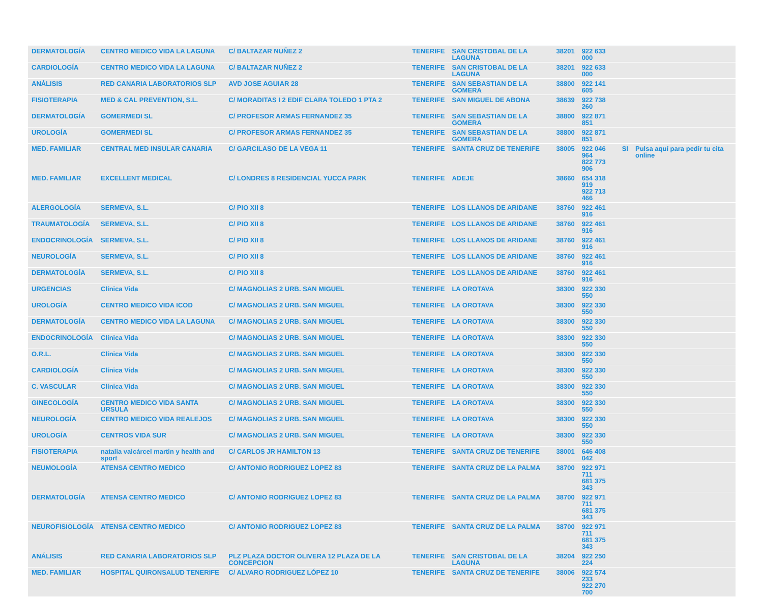| DERMATOLOGÍA | CENTRO MEDICO VIDA LA LAGUNA | C/ BALTAZAR NUÑEZ 2 | TENERIFE | SAN CRISTOBAL DE LA LAGUNA | 38201 | 922 633 000 | | |
| CARDIOLOGÍA | CENTRO MEDICO VIDA LA LAGUNA | C/ BALTAZAR NUÑEZ 2 | TENERIFE | SAN CRISTOBAL DE LA LAGUNA | 38201 | 922 633 000 | | |
| ANÁLISIS | RED CANARIA LABORATORIOS SLP | AVD JOSE AGUIAR 28 | TENERIFE | SAN SEBASTIAN DE LA GOMERA | 38800 | 922 141 605 | | |
| FISIOTERAPIA | MED & CAL PREVENTION, S.L. | C/ MORADITAS I 2 EDIF CLARA TOLEDO 1 PTA 2 | TENERIFE | SAN MIGUEL DE ABONA | 38639 | 922 738 260 | | |
| DERMATOLOGÍA | GOMERMEDI SL | C/ PROFESOR ARMAS FERNANDEZ 35 | TENERIFE | SAN SEBASTIAN DE LA GOMERA | 38800 | 922 871 851 | | |
| UROLOGÍA | GOMERMEDI SL | C/ PROFESOR ARMAS FERNANDEZ 35 | TENERIFE | SAN SEBASTIAN DE LA GOMERA | 38800 | 922 871 851 | | |
| MED. FAMILIAR | CENTRAL MED INSULAR CANARIA | C/ GARCILASO DE LA VEGA 11 | TENERIFE | SANTA CRUZ DE TENERIFE | 38005 | 922 046 964 822 773 906 | SI | Pulsa aquí para pedir tu cita online |
| MED. FAMILIAR | EXCELLENT MEDICAL | C/ LONDRES 8 RESIDENCIAL YUCCA PARK | TENERIFE | ADEJE | 38660 | 654 318 919 922 713 466 | | |
| ALERGOLOGÍA | SERMEVA, S.L. | C/ PIO XII 8 | TENERIFE | LOS LLANOS DE ARIDANE | 38760 | 922 461 916 | | |
| TRAUMATOLOGÍA | SERMEVA, S.L. | C/ PIO XII 8 | TENERIFE | LOS LLANOS DE ARIDANE | 38760 | 922 461 916 | | |
| ENDOCRINOLOGÍA | SERMEVA, S.L. | C/ PIO XII 8 | TENERIFE | LOS LLANOS DE ARIDANE | 38760 | 922 461 916 | | |
| NEUROLOGÍA | SERMEVA, S.L. | C/ PIO XII 8 | TENERIFE | LOS LLANOS DE ARIDANE | 38760 | 922 461 916 | | |
| DERMATOLOGÍA | SERMEVA, S.L. | C/ PIO XII 8 | TENERIFE | LOS LLANOS DE ARIDANE | 38760 | 922 461 916 | | |
| URGENCIAS | Clínica Vida | C/ MAGNOLIAS 2 URB. SAN MIGUEL | TENERIFE | LA OROTAVA | 38300 | 922 330 550 | | |
| UROLOGÍA | CENTRO MEDICO VIDA ICOD | C/ MAGNOLIAS 2 URB. SAN MIGUEL | TENERIFE | LA OROTAVA | 38300 | 922 330 550 | | |
| DERMATOLOGÍA | CENTRO MEDICO VIDA LA LAGUNA | C/ MAGNOLIAS 2 URB. SAN MIGUEL | TENERIFE | LA OROTAVA | 38300 | 922 330 550 | | |
| ENDOCRINOLOGÍA | Clínica Vida | C/ MAGNOLIAS 2 URB. SAN MIGUEL | TENERIFE | LA OROTAVA | 38300 | 922 330 550 | | |
| O.R.L. | Clínica Vida | C/ MAGNOLIAS 2 URB. SAN MIGUEL | TENERIFE | LA OROTAVA | 38300 | 922 330 550 | | |
| CARDIOLOGÍA | Clínica Vida | C/ MAGNOLIAS 2 URB. SAN MIGUEL | TENERIFE | LA OROTAVA | 38300 | 922 330 550 | | |
| C. VASCULAR | Clínica Vida | C/ MAGNOLIAS 2 URB. SAN MIGUEL | TENERIFE | LA OROTAVA | 38300 | 922 330 550 | | |
| GINECOLOGÍA | CENTRO MEDICO VIDA SANTA URSULA | C/ MAGNOLIAS 2 URB. SAN MIGUEL | TENERIFE | LA OROTAVA | 38300 | 922 330 550 | | |
| NEUROLOGÍA | CENTRO MEDICO VIDA REALEJOS | C/ MAGNOLIAS 2 URB. SAN MIGUEL | TENERIFE | LA OROTAVA | 38300 | 922 330 550 | | |
| UROLOGÍA | CENTROS VIDA SUR | C/ MAGNOLIAS 2 URB. SAN MIGUEL | TENERIFE | LA OROTAVA | 38300 | 922 330 550 | | |
| FISIOTERAPIA | natalia valcárcel martin y health and sport | C/ CARLOS JR HAMILTON 13 | TENERIFE | SANTA CRUZ DE TENERIFE | 38001 | 646 408 042 | | |
| NEUMOLOGÍA | ATENSA CENTRO MEDICO | C/ ANTONIO RODRIGUEZ LOPEZ 83 | TENERIFE | SANTA CRUZ DE LA PALMA | 38700 | 922 971 711 681 375 343 | | |
| DERMATOLOGÍA | ATENSA CENTRO MEDICO | C/ ANTONIO RODRIGUEZ LOPEZ 83 | TENERIFE | SANTA CRUZ DE LA PALMA | 38700 | 922 971 711 681 375 343 | | |
| NEUROFISIOLOGÍA | ATENSA CENTRO MEDICO | C/ ANTONIO RODRIGUEZ LOPEZ 83 | TENERIFE | SANTA CRUZ DE LA PALMA | 38700 | 922 971 711 681 375 343 | | |
| ANÁLISIS | RED CANARIA LABORATORIOS SLP | PLZ PLAZA DOCTOR OLIVERA 12 PLAZA DE LA CONCEPCION | TENERIFE | SAN CRISTOBAL DE LA LAGUNA | 38204 | 922 250 224 | | |
| MED. FAMILIAR | HOSPITAL QUIRONSALUD TENERIFE | C/ ALVARO RODRIGUEZ LÓPEZ 10 | TENERIFE | SANTA CRUZ DE TENERIFE | 38006 | 922 574 233 922 270 700 | | |